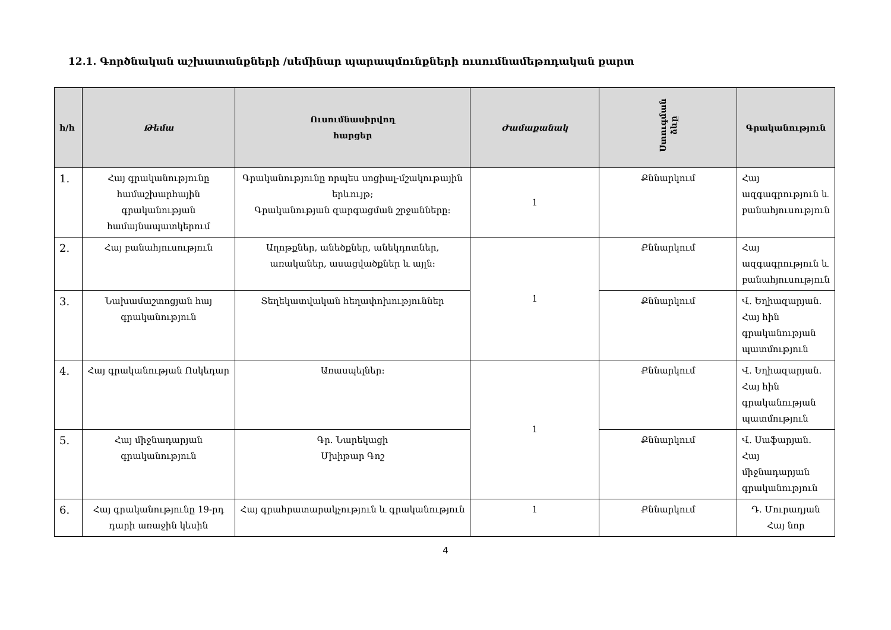12.1. Գործնական աշխատանքների /սեմինար պարապմունքների ուսումնամեթոդական քարտ
| հ/հ | Թեմա | Ուսումնասիրվող հարցեր | Ժամաքանակ | Ստուգման ձևը | Գրականություն |
| --- | --- | --- | --- | --- | --- |
| 1. | Հայ գրականությունը համաշխարհային գրականության համայնապատկերում | Գրականությունը որպես սոցիալ-մշակութային երևույթ; Գրականության զարգացման շրջանները: | 1 | Քննարկում | Հայ ազգագրություն և բանահյուսություն |
| 2. | Հայ բանահյուսություն | Աղոթքներ, անեծքներ, անեկդոտներ, առականեր, ասացվածքներ և այլն: | 1 | Քննարկում | Հայ ազգագրություն և բանահյուսություն |
| 3. | Նախամաշտոցյան հայ գրականություն | Տեղեկատվական հեղափոխություններ | | Քննարկում | Վ. Եղիազարյան. Հայ հին գրականության պատմություն |
| 4. | Հայ գրականության Ոսկեդար | Առասպելներ: | 1 | Քննարկում | Վ. Եղիազարյան. Հայ հին գրականության պատմություն |
| 5. | Հայ միջնադարյան գրականություն | Գր. Նարեկացի Մխիթար Գոշ | | Քննարկում | Վ. Սաֆարյան. Հայ միջնադարյան գրականություն |
| 6. | Հայ գրականությունը 19-րդ դարի առաջին կեսին | Հայ գրահրատարակչություն և գրականություն | 1 | Քննարկում | Դ. Մուրադյան Հայ նոր |
4